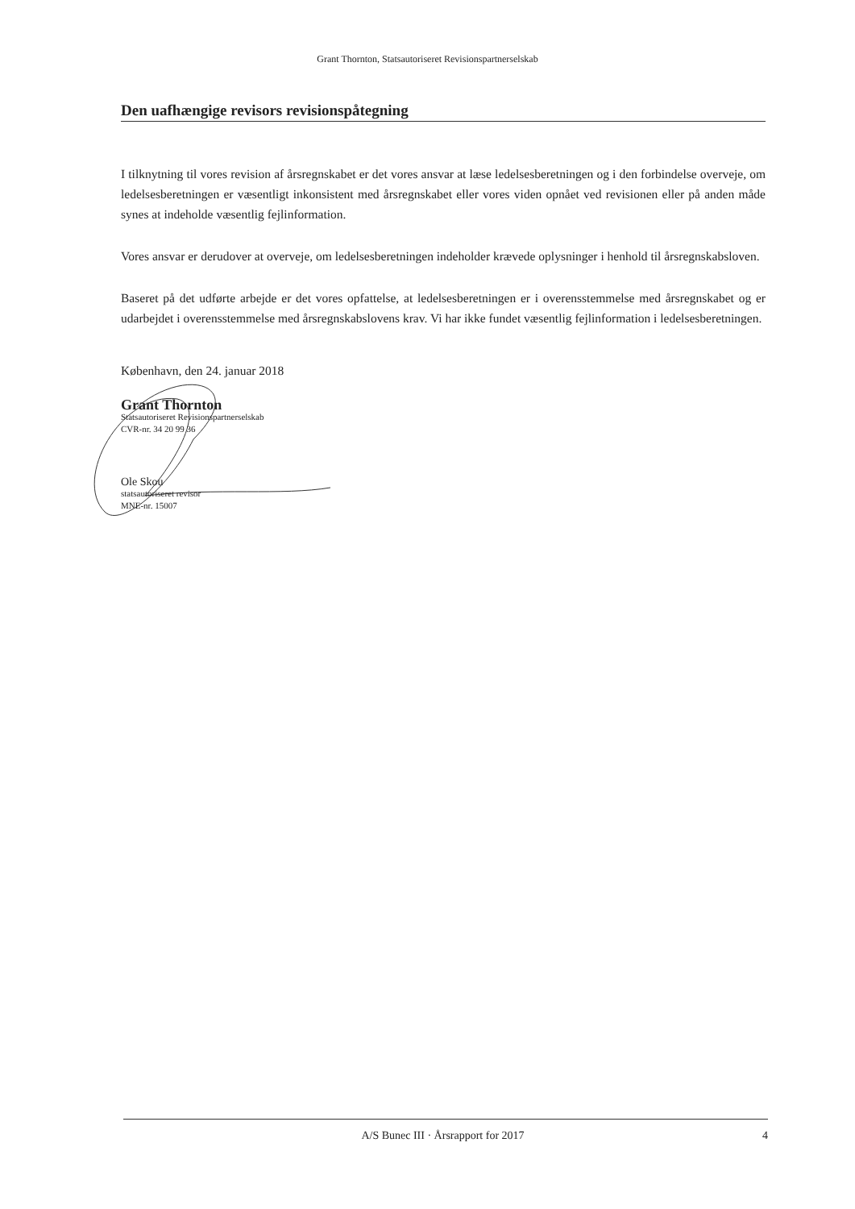Grant Thornton, Statsautoriseret Revisionspartnerselskab
Den uafhængige revisors revisionspåtegning
I tilknytning til vores revision af årsregnskabet er det vores ansvar at læse ledelsesberetningen og i den forbindelse overveje, om ledelsesberetningen er væsentligt inkonsistent med årsregnskabet eller vores viden opnået ved revisionen eller på anden måde synes at indeholde væsentlig fejlinformation.
Vores ansvar er derudover at overveje, om ledelsesberetningen indeholder krævede oplysninger i henhold til årsregnskabsloven.
Baseret på det udførte arbejde er det vores opfattelse, at ledelsesberetningen er i overensstemmelse med årsregnskabet og er udarbejdet i overensstemmelse med årsregnskabslovens krav. Vi har ikke fundet væsentlig fejlinformation i ledelsesberetningen.
København, den 24. januar 2018
Grant Thornton
Statsautoriseret Revisionspartnerselskab
CVR-nr. 34 20 99 36
Ole Skou
statsautoriseret revisor
MNE-nr. 15007
A/S Bunec III · Årsrapport for 2017 4